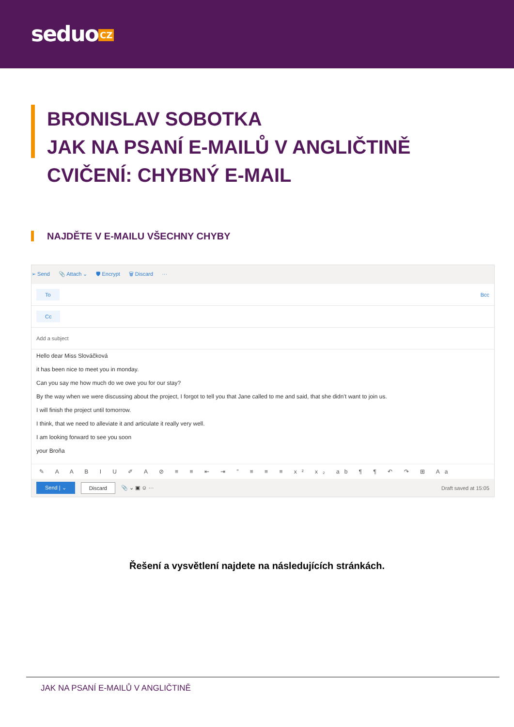seduo CZ
BRONISLAV SOBOTKA
JAK NA PSANÍ E-MAILŮ V ANGLIČTINĚ
CVIČENÍ: CHYBNÝ E-MAIL
NAJDĚTE V E-MAILU VŠECHNY CHYBY
➢ Send 📎 Attach ⌄ 🛡 Encrypt 🗑 Discard ···
To Bcc
Cc
Add a subject
Hello dear Miss Slováčková
it has been nice to meet you in monday.
Can you say me how much do we owe you for our stay?
By the way when we were discussing about the project, I forgot to tell you that Jane called to me and said, that she didn’t want to join us.
I will finish the project until tomorrow.
I think, that we need to alleviate it and articulate it really very well.
I am looking forward to see you soon
your Broňa
✎ A A B I U ✐ A ⊘ ≡ ≡ ⇤ ⇥ ” ≡ ≡ ≡ x² x₂ ab ¶ ¶ ↶ ↷ ⊞ Aa
Send | ⌄ Discard 📎 ⌄ ▣ ☺ ··· Draft saved at 15:05
Řešení a vysvětlení najdete na následujících stránkách.
JAK NA PSANÍ E-MAILŮ V ANGLIČTINĚ